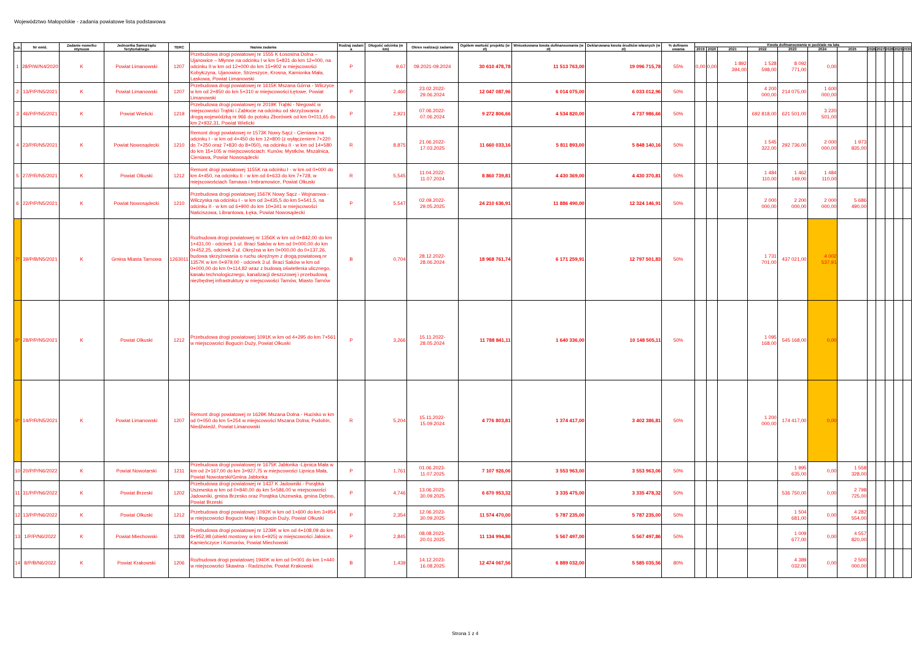Województwo Małopolskie - zadania powiatowe lista podstawowa
| L.p. | Nr ewid. | Zadanie nowe/ko ntynuow | Jednostka Samorządu Terytorialnego | TERC | Nazwa zadania | Rodzaj zadani a | Długość odcinka (w km) | Okres realizacji zadania | Ogółem wartość projektu (w zł) | Wnioskowana kwota dofinansowania (w zł) | Deklarowana kwota środków własnych (w zł) | % dofinans owania | Kwota dofinansowania w podziale na lata | | | | | | | | | | | |
| --- | --- | --- | --- | --- | --- | --- | --- | --- | --- | --- | --- | --- | --- | --- | --- | --- | --- | --- | --- | --- | --- | --- | --- | --- |
| | | | | | | | | | | | | | 2019 | 2020 | 2021 | 2022 | 2023 | 2024 | 2025 | 2026 | 2027 | 2028 | 2029 | 2030 |
| 1 | 28/P/W/N4/2020 | K | Powiat Limanowski | 1207 | Przebudowa drogi powiatowej nr 1555 K Łososina Dolna –Ujanowice – Młynne na odcinku I w km 5+831 do km 12+000, na odcinku II w km od 12+000 do km 15+902 w miejscowości Kobyłczyna, Ujanowice, Strzeszyce, Krosna, Kamionka Mała, Laskowa, Powiat Limanowski | P | 9,67 | 09.2021-09.2024 | 30 610 478,78 | 11 513 763,00 | 19 096 715,78 | 55% | 0,00 | 0,00 | 1 892 394,00 | 1 528 598,00 | 8 092 771,00 | 0,00 | | | | | | |
| 2 | 13/P/P/N5/2021 | K | Powiat Limanowski | 1207 | Przebudowa drogi powiatowej nr 1615K Mszana Górna - Wilczyce w km od 2+850 do km 5+310 w miejscowości Łętowe, Powiat Limanowski | P | 2,460 | 23.02.2022-29.06.2024 | 12 047 087,96 | 6 014 075,00 | 6 033 012,96 | 50% | | | | 4 200 000,00 | 214 075,00 | 1 600 000,00 | | | | | | |
| 3 | 46/P/P/N5/2021 | K | Powiat Wielicki | 1219 | Przebudowa drogi powiatowej nr 2019K Trąbki - Niegowić w miejscowości Trąbki i Zabłocie na odcinku od skrzyżowania z drogą wojewódzką nr 966 do potoku Zborówek od km 0+011,65 do km 2+932,31, Powiat Wielicki | P | 2,921 | 07.06.2022-07.06.2024 | 9 272 806,66 | 4 534 820,00 | 4 737 986,66 | 50% | | | | 692 818,00 | 621 501,00 | 3 220 501,00 | | | | | | |
| 4 | 23/P/R/N5/2021 | K | Powiat Nowosądecki | 1210 | Remont drogi powiatowej nr 1573K Nowy Sącz - Cieniawa na odcinku I - w km od 4+450 do km 12+800 (z wyłączeniem 7+220 do 7+250 oraz 7+830 do 8+050), na odcinku II - w km od 14+580 do km 15+105 w miejscowościach: Kunów, Mystków, Mszalnica, Cieniawa, Powiat Nowosądecki | R | 8,875 | 21.06.2022-17.03.2025 | 11 660 033,16 | 5 811 893,00 | 5 848 140,16 | 50% | | | | 1 545 322,00 | 292 736,00 | 2 000 000,00 | 1 973 835,00 | | | | | |
| 5 | 27/P/R/N5/2021 | K | Powiat Olkuski | 1212 | Remont drogi powiatowej 1155K na odcinku I - w km od 0+000 do km 4+450, na odcinku II - w km od 6+633 do km 7+728, w miejscowościach Tarnawa i Imbramowice, Powiat Olkuski | R | 5,545 | 11.04.2022-11.07.2024 | 8 860 739,81 | 4 430 369,00 | 4 430 370,81 | 50% | | | | 1 484 110,00 | 1 462 149,00 | 1 484 110,00 | | | | | | |
| 6 | 22/P/P/N5/2021 | K | Powiat Nowosądecki | 1210 | Przebudowa drogi powiatowej 1567K Nowy Sącz - Wojnarowa - Wilczyska na odcinku I - w km od 3+435,5 do km 5+541,5, na odcinku II - w km od 6+900 do km 10+341 w miejscowości Naściszowa, Librantowa, Łęka, Powiat Nowosądecki | P | 5,547 | 02.09.2022-29.05.2025 | 24 210 636,91 | 11 886 490,00 | 12 324 146,91 | 50% | | | | 2 000 000,00 | 2 200 000,00 | 2 000 000,00 | 5 686 490,00 | | | | | |
| 7* | 39/P/B/N5/2021 | K | Gmina Miasta Tarnowa | 1263011 | Rozbudowa drogi powiatowej nr 1356K w km od 0+842,00 do km 1+431,00 - odcinek 1 ul. Braci Saków w km od 0+000,00 do km 0+452,25, odcinek 2 ul. Okrężna w km 0+000,00 do 0+137,26, budowa skrzyżowania o ruchu okrężnym z drogą powiatową nr 1357K w km 0+979,00 - odcinek 3 ul. Braci Saków w km od 0+000,00 do km 0+114,82 wraz z budową oświetlenia ulicznego, kanału technologicznego, kanalizacji deszczowej i przebudową niezbędnej infrastruktury w miejscowości Tarnów, Miasto Tarnów | B | 0,704 | 28.12.2022-28.06.2024 | 18 968 761,74 | 6 171 259,91 | 12 797 501,83 | 50% | | | | 1 731 701,00 | 437 021,00 | 4 002 537,91 | | | | | | |
| 8* | 28/P/P/N5/2021 | K | Powiat Olkuski | 1212 | Przebudowa drogi powiatowej 1091K w km od 4+295 do km 7+561 w miejscowości Bogucin Duży, Powiat Olkuski | P | 3,266 | 15.11.2022-28.05.2024 | 11 788 841,11 | 1 640 336,00 | 10 148 505,11 | 50% | | | | 1 095 168,00 | 545 168,00 | 0,00 | | | | | | |
| 9* | 14/P/R/N5/2021 | K | Powiat Limanowski | 1207 | Remont drogi powiatowej nr 1629K Mszana Dolna - Hucisko w km od 0+050 do km 5+254 w miejscowości Mszana Dolna, Podobin, Niedźwiedź, Powiat Limanowski | R | 5,204 | 15.11.2022-15.09.2024 | 4 776 803,81 | 1 374 417,00 | 3 402 386,81 | 50% | | | | 1 200 000,00 | 174 417,00 | 0,00 | | | | | | |
| 10 | 20/P/P/N6/2022 | K | Powiat Nowotarski | 1211 | Przebudowa drogi powiatowej nr 1675K Jabłonka -Lipnica Mała w km od 2+167,00 do km 3+927,75 w miejscowości Lipnica Mała, Powiat Nowotarski/Gmina Jabłonka | P | 1,761 | 01.06.2023-11.07.2025 | 7 107 926,06 | 3 553 963,00 | 3 553 963,06 | 50% | | | | | 1 995 635,00 | 0,00 | 1 558 328,00 | | | | | |
| 11 | 31/P/P/N6/2022 | K | Powiat Brzeski | 1202 | Przebudowa drogi powiatowej nr 1437 K Jadowniki - Porąbka Uszewska w km od 0+840,00 do km 5+586,00 w miejscowości Jadowniki, gmina Brzesko oraz Porąbka Uszewska, gmina Dębno, Powiat Brzeski | P | 4,746 | 13.06.2023-30.09.2025 | 6 670 953,32 | 3 335 475,00 | 3 335 478,32 | 50% | | | | | 536 750,00 | 0,00 | 2 798 725,00 | | | | | |
| 12 | 13/P/P/N6/2022 | K | Powiat Olkuski | 1212 | Przebudowa drogi powiatowej 1092K w km od 1+600 do km 3+954 w miejscowości Bogucin Mały i Bogucin Duży, Powiat Olkuski | P | 2,354 | 12.06.2023-30.09.2025 | 11 574 470,00 | 5 787 235,00 | 5 787 235,00 | 50% | | | | | 1 504 681,00 | 0,00 | 4 282 554,00 | | | | | |
| 13 | 1/P/P/N6/2022 | K | Powiat Miechowski | 1208 | Przebudowa drogi powiatowej nr 1239K w km od 4+108,09 do km 6+952,98 (obiekt mostowy w km 6+925) w miejscowości Jaksice, Kamieńczyce i Komorów, Powiat Miechowski | P | 2,845 | 08.08.2023-20.01.2025 | 11 134 994,86 | 5 567 497,00 | 5 567 497,86 | 50% | | | | | 1 009 677,00 | 0,00 | 4 557 820,00 | | | | | |
| 14 | 8/P/B/N6/2022 | K | Powiat Krakowski | 1206 | Rozbudowa drogi powiatowej 1940K w km od 0+001 do km 1+440 w miejscowości Skawina - Radziszów, Powiat Krakowski | B | 1,439 | 14.12.2023-16.08.2025 | 12 474 067,56 | 6 889 032,00 | 5 585 035,56 | 80% | | | | | 4 389 032,00 | 0,00 | 2 500 000,00 | | | | | |
Strona 1 z 4